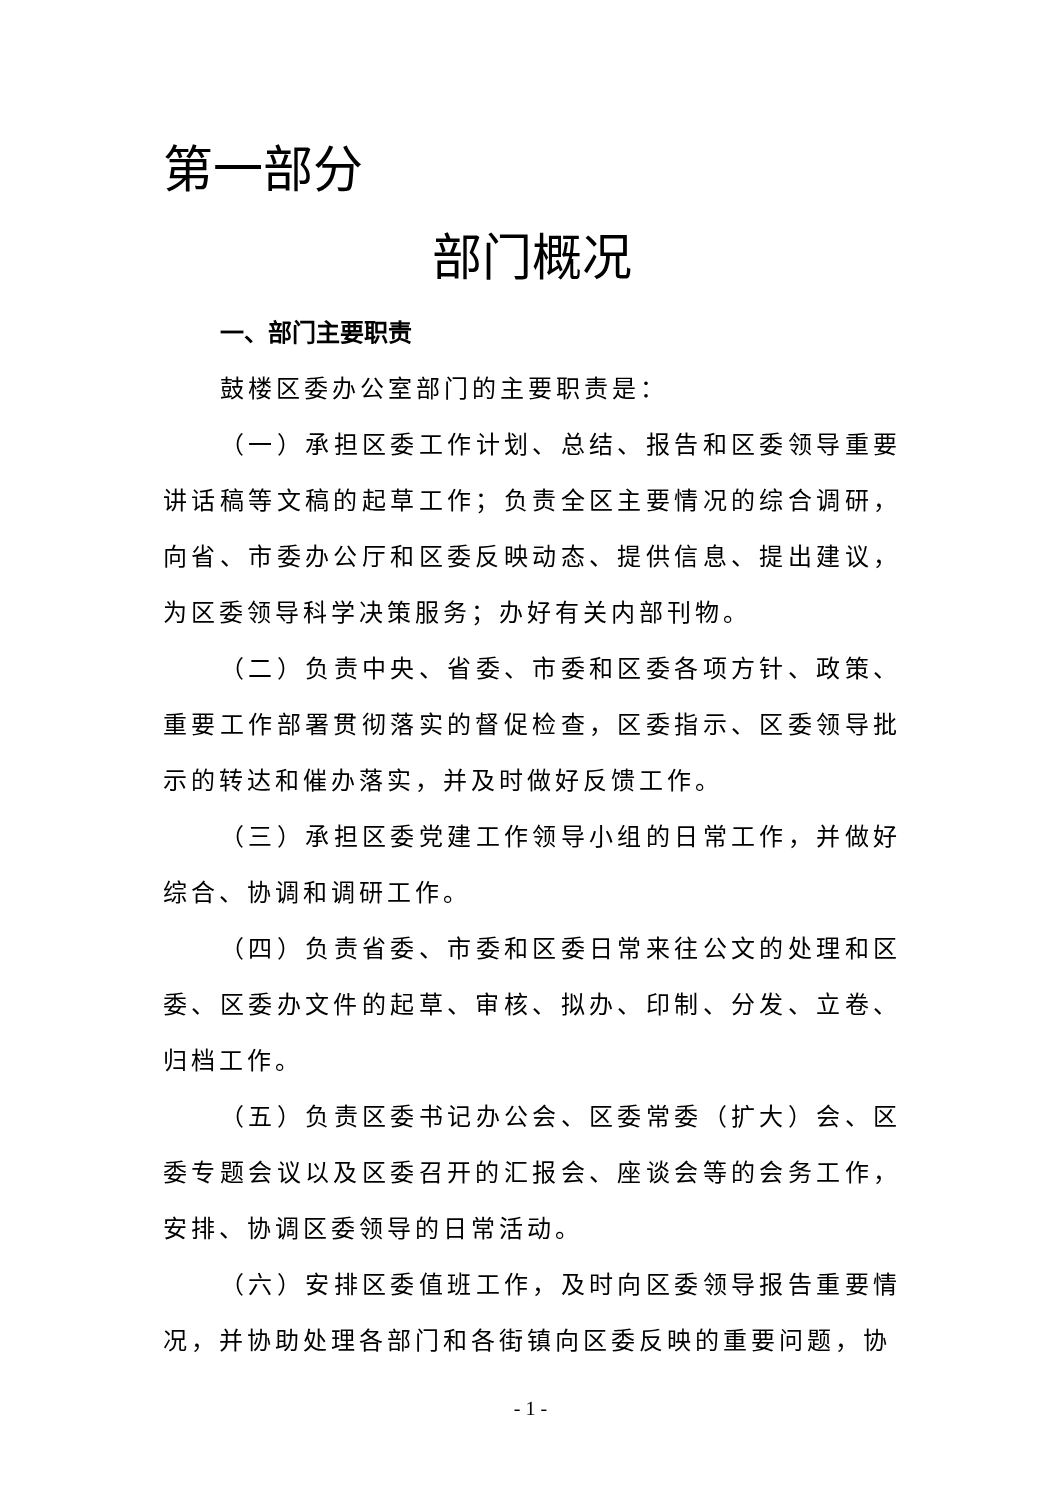第一部分
部门概况
一、部门主要职责
鼓楼区委办公室部门的主要职责是：
（一）承担区委工作计划、总结、报告和区委领导重要讲话稿等文稿的起草工作；负责全区主要情况的综合调研，向省、市委办公厅和区委反映动态、提供信息、提出建议，为区委领导科学决策服务；办好有关内部刊物。
（二）负责中央、省委、市委和区委各项方针、政策、重要工作部署贯彻落实的督促检查，区委指示、区委领导批示的转达和催办落实，并及时做好反馈工作。
（三）承担区委党建工作领导小组的日常工作，并做好综合、协调和调研工作。
（四）负责省委、市委和区委日常来往公文的处理和区委、区委办文件的起草、审核、拟办、印制、分发、立卷、归档工作。
（五）负责区委书记办公会、区委常委（扩大）会、区委专题会议以及区委召开的汇报会、座谈会等的会务工作，安排、协调区委领导的日常活动。
（六）安排区委值班工作，及时向区委领导报告重要情况，并协助处理各部门和各街镇向区委反映的重要问题，协
- 1 -